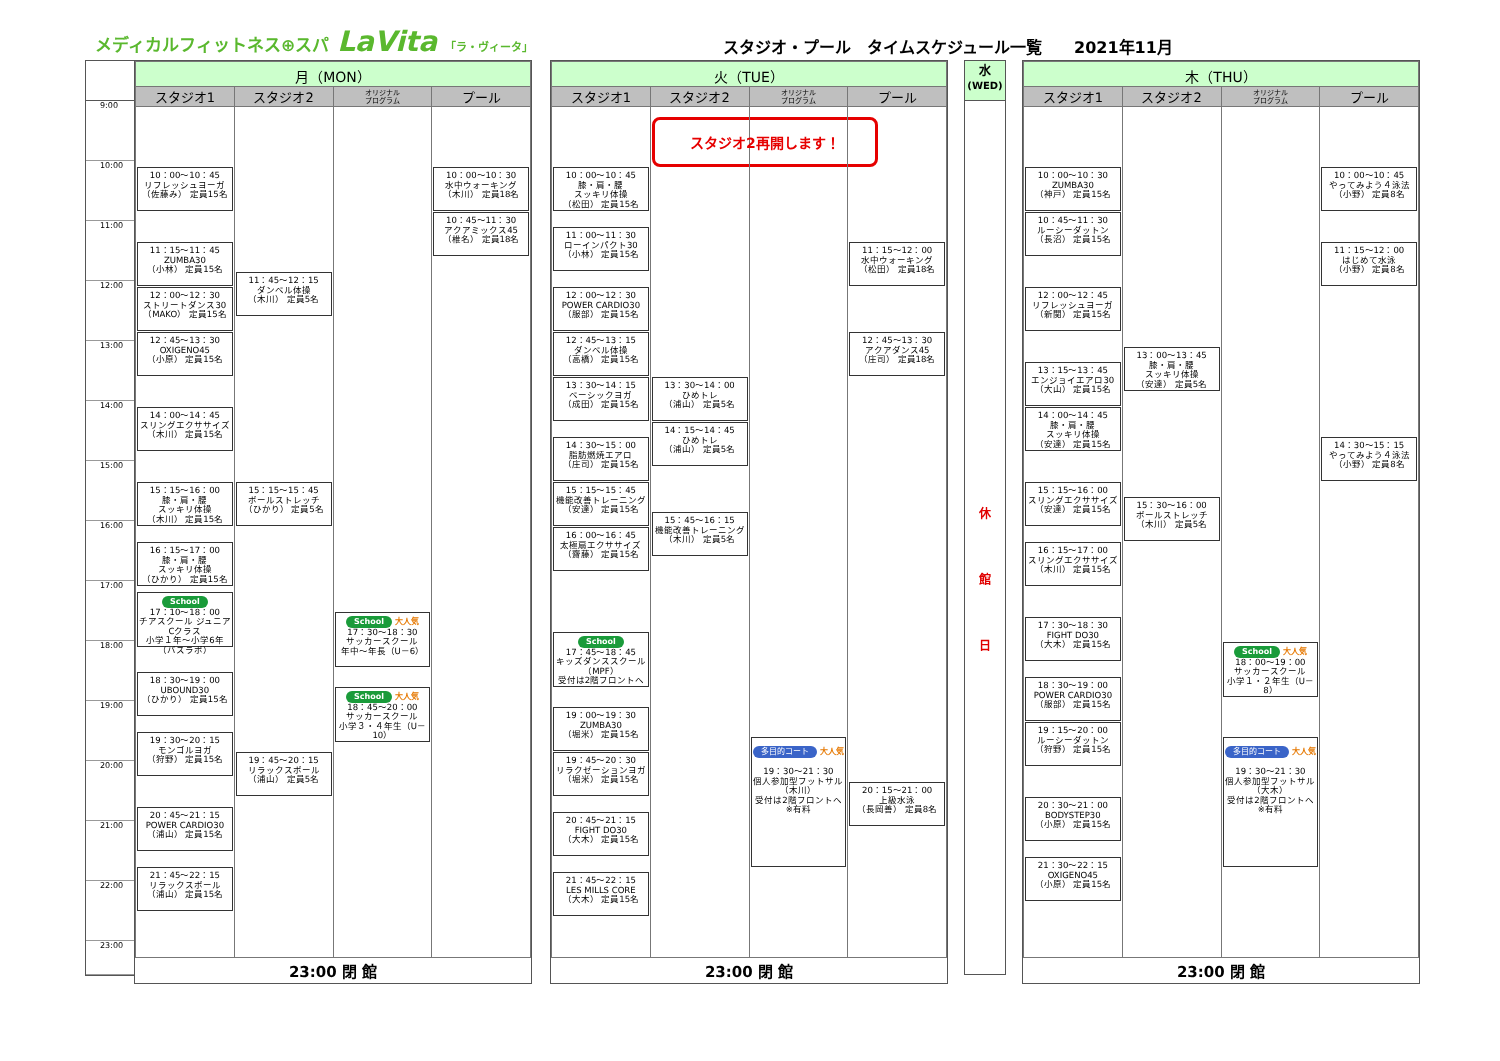メディカルフィットネス⊕スパ LaVita 「ラ・ヴィータ」
スタジオ・プール　タイムスケジュール一覧　　2021年11月
9:00
10:00
11:00
12:00
13:00
14:00
15:00
16:00
17:00
18:00
19:00
20:00
21:00
22:00
23:00
| 月（MON） | | | |
| --- | --- | --- | --- |
| スタジオ1 | スタジオ2 | オリジナル プログラム | プール |
| 10：00～10：45 リフレッシュヨーガ （佐藤み） 定員15名 11：15～11：45 ZUMBA30 （小林） 定員15名 12：00～12：30 ストリートダンス30 （MAKO） 定員15名 12：45～13：30 OXIGENO45 （小原） 定員15名 14：00～14：45 スリングエクササイズ （木川） 定員15名 15：15～16：00 膝・肩・腰 スッキリ体操 （木川） 定員15名 16：15～17：00 膝・肩・腰 スッキリ体操 （ひかり） 定員15名 School 17：10～18：00 チアスクール ジュニアCクラス 小学１年～小学6年（バスラボ） 18：30～19：00 UBOUND30 （ひかり） 定員15名 19：30～20：15 モンゴルヨガ （狩野） 定員15名 20：45～21：15 POWER CARDIO30 （浦山） 定員15名 21：45～22：15 リラックスボール （浦山） 定員15名 | 11：45～12：15 ダンベル体操 （木川） 定員5名 15：15～15：45 ボールストレッチ （ひかり） 定員5名 19：45～20：15 リラックスボール （浦山） 定員5名 | School 大人気 17：30～18：30 サッカースクール 年中～年長（U－6） School 大人気 18：45～20：00 サッカースクール 小学３・４年生（U－10） | 10：00～10：30 水中ウォーキング （木川） 定員18名 10：45～11：30 アクアミックス45 （椎名） 定員18名 |
| 23:00 閉 館 | | | |
| 火（TUE） | | | |
| --- | --- | --- | --- |
| スタジオ1 | スタジオ2 | オリジナル プログラム | プール |
| 10：00～10：45 膝・肩・腰 スッキリ体操 （松田） 定員15名 11：00～11：30 ローインパクト30 （小林） 定員15名 12：00～12：30 POWER CARDIO30 （服部） 定員15名 12：45～13：15 ダンベル体操 （高橋） 定員15名 13：30～14：15 ベーシックヨガ （成田） 定員15名 14：30～15：00 脂肪燃焼エアロ （庄司） 定員15名 15：15～15：45 機能改善トレーニング （安達） 定員15名 16：00～16：45 太極扇エクササイズ （齋藤） 定員15名 School 17：45～18：45 キッズダンススクール（MPF） 受付は2階フロントへ 19：00～19：30 ZUMBA30 （堀米） 定員15名 19：45～20：30 リラクゼーションヨガ （堀米） 定員15名 20：45～21：15 FIGHT DO30 （大木） 定員15名 21：45～22：15 LES MILLS CORE （大木） 定員15名 | スタジオ2再開します！ 13：30～14：00 ひめトレ （浦山） 定員5名 14：15～14：45 ひめトレ （浦山） 定員5名 15：45～16：15 機能改善トレーニング （木川） 定員5名 | 多目的コート 大人気 19：30～21：30 個人参加型フットサル （木川） 受付は2階フロントへ ※有料 | 11：15～12：00 水中ウォーキング （松田） 定員18名 12：45～13：30 アクアダンス45 （庄司） 定員18名 20：15～21：00 上級水泳 （長岡善） 定員8名 |
| 23:00 閉 館 | | | |
水
(WED)
休
館
日
| 木（THU） | | | |
| --- | --- | --- | --- |
| スタジオ1 | スタジオ2 | オリジナル プログラム | プール |
| 10：00～10：30 ZUMBA30 （神戸） 定員15名 10：45～11：30 ルーシーダットン （長沼） 定員15名 12：00～12：45 リフレッシュヨーガ （新関） 定員15名 13：15～13：45 エンジョイエアロ30 （大山） 定員15名 14：00～14：45 膝・肩・腰 スッキリ体操 （安達） 定員15名 15：15～16：00 スリングエクササイズ （安達） 定員15名 16：15～17：00 スリングエクササイズ （木川） 定員15名 17：30～18：30 FIGHT DO30 （大木） 定員15名 18：30～19：00 POWER CARDIO30 （服部） 定員15名 19：15～20：00 ルーシーダットン （狩野） 定員15名 20：30～21：00 BODYSTEP30 （小原） 定員15名 21：30～22：15 OXIGENO45 （小原） 定員15名 | 13：00～13：45 膝・肩・腰 スッキリ体操 （安達） 定員5名 15：30～16：00 ボールストレッチ （木川） 定員5名 | School 大人気 18：00～19：00 サッカースクール 小学１・２年生（U－8） 多目的コート 大人気 19：30～21：30 個人参加型フットサル （大木） 受付は2階フロントへ ※有料 | 10：00～10：45 やってみよう４泳法 （小野） 定員8名 11：15～12：00 はじめて水泳 （小野） 定員8名 14：30～15：15 やってみよう４泳法 （小野） 定員8名 |
| 23:00 閉 館 | | | |